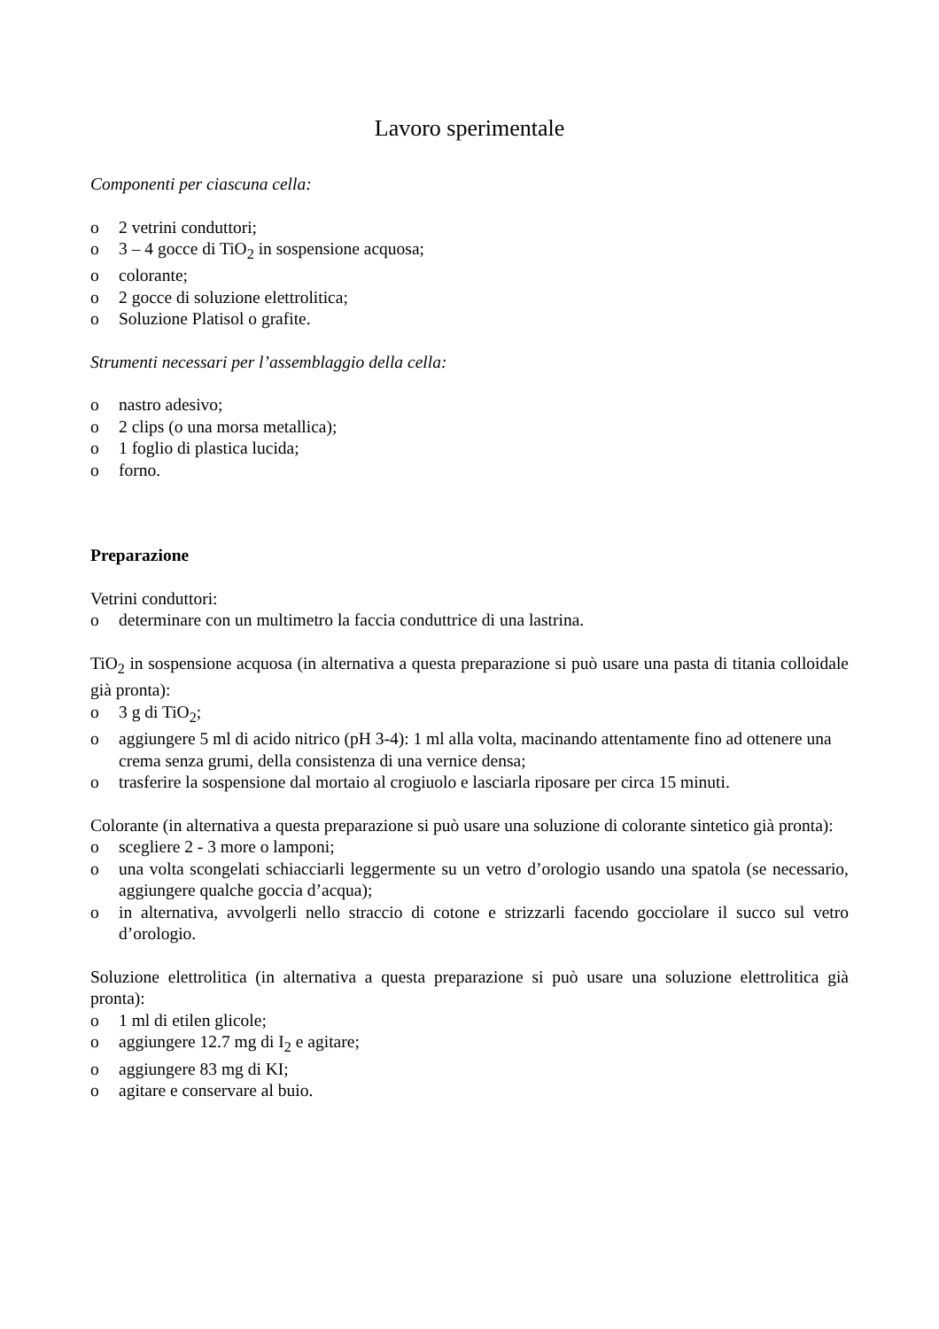Lavoro sperimentale
Componenti per ciascuna cella:
o 2 vetrini conduttori;
o 3 – 4 gocce di TiO<sub>2</sub> in sospensione acquosa;
o colorante;
o 2 gocce di soluzione elettrolitica;
o Soluzione Platisol o grafite.
Strumenti necessari per l’assemblaggio della cella:
o nastro adesivo;
o 2 clips (o una morsa metallica);
o 1 foglio di plastica lucida;
o forno.
Preparazione
Vetrini conduttori:
o determinare con un multimetro la faccia conduttrice di una lastrina.
TiO<sub>2</sub> in sospensione acquosa (in alternativa a questa preparazione si può usare una pasta di titania colloidale già pronta):
o 3 g di TiO<sub>2</sub>;
o aggiungere 5 ml di acido nitrico (pH 3-4): 1 ml alla volta, macinando attentamente fino ad ottenere una crema senza grumi, della consistenza di una vernice densa;
o trasferire la sospensione dal mortaio al crogiuolo e lasciarla riposare per circa 15 minuti.
Colorante (in alternativa a questa preparazione si può usare una soluzione di colorante sintetico già pronta):
o scegliere 2 - 3 more o lamponi;
o una volta scongelati schiacciarli leggermente su un vetro d’orologio usando una spatola (se necessario, aggiungere qualche goccia d’acqua);
o in alternativa, avvolgerli nello straccio di cotone e strizzarli facendo gocciolare il succo sul vetro d’orologio.
Soluzione elettrolitica (in alternativa a questa preparazione si può usare una soluzione elettrolitica già pronta):
o 1 ml di etilen glicole;
o aggiungere 12.7 mg di I<sub>2</sub> e agitare;
o aggiungere 83 mg di KI;
o agitare e conservare al buio.